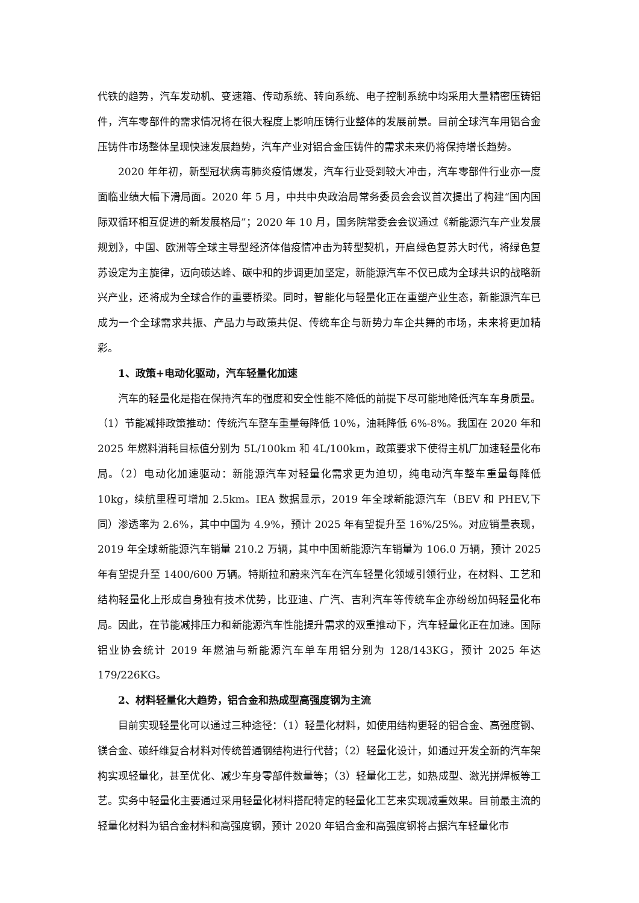代铁的趋势，汽车发动机、变速箱、传动系统、转向系统、电子控制系统中均采用大量精密压铸铝件，汽车零部件的需求情况将在很大程度上影响压铸行业整体的发展前景。目前全球汽车用铝合金压铸件市场整体呈现快速发展趋势，汽车产业对铝合金压铸件的需求未来仍将保持增长趋势。
2020 年年初，新型冠状病毒肺炎疫情爆发，汽车行业受到较大冲击，汽车零部件行业亦一度面临业绩大幅下滑局面。2020 年 5 月，中共中央政治局常务委员会会议首次提出了构建“国内国际双循环相互促进的新发展格局”；2020 年 10 月，国务院常委会会议通过《新能源汽车产业发展规划》，中国、欧洲等全球主导型经济体借疫情冲击为转型契机，开启绿色复苏大时代，将绿色复苏设定为主旋律，迈向碳达峰、碳中和的步调更加坚定，新能源汽车不仅已成为全球共识的战略新兴产业，还将成为全球合作的重要桥梁。同时，智能化与轻量化正在重塑产业生态，新能源汽车已成为一个全球需求共振、产品力与政策共促、传统车企与新势力车企共舞的市场，未来将更加精彩。
1、政策+电动化驱动，汽车轻量化加速
汽车的轻量化是指在保持汽车的强度和安全性能不降低的前提下尽可能地降低汽车车身质量。（1）节能减排政策推动：传统汽车整车重量每降低 10%，油耗降低 6%-8%。我国在 2020 年和 2025 年燃料消耗目标值分别为 5L/100km 和 4L/100km，政策要求下使得主机厂加速轻量化布局。（2）电动化加速驱动：新能源汽车对轻量化需求更为迫切，纯电动汽车整车重量每降低 10kg，续航里程可增加 2.5km。IEA 数据显示，2019 年全球新能源汽车（BEV 和 PHEV,下同）渗透率为 2.6%，其中中国为 4.9%，预计 2025 年有望提升至 16%/25%。对应销量表现，2019 年全球新能源汽车销量 210.2 万辆，其中中国新能源汽车销量为 106.0 万辆，预计 2025 年有望提升至 1400/600 万辆。特斯拉和蔚来汽车在汽车轻量化领域引领行业，在材料、工艺和结构轻量化上形成自身独有技术优势，比亚迪、广汽、吉利汽车等传统车企亦纷纷加码轻量化布局。因此，在节能减排压力和新能源汽车性能提升需求的双重推动下，汽车轻量化正在加速。国际铝业协会统计 2019 年燃油与新能源汽车单车用铝分别为 128/143KG，预计 2025 年达 179/226KG。
2、材料轻量化大趋势，铝合金和热成型高强度钢为主流
目前实现轻量化可以通过三种途径：（1）轻量化材料，如使用结构更轻的铝合金、高强度钢、镁合金、碳纤维复合材料对传统普通钢结构进行代替；（2）轻量化设计，如通过开发全新的汽车架构实现轻量化，甚至优化、减少车身零部件数量等；（3）轻量化工艺，如热成型、激光拼焊板等工艺。实务中轻量化主要通过采用轻量化材料搭配特定的轻量化工艺来实现减重效果。目前最主流的轻量化材料为铝合金材料和高强度钢，预计 2020 年铝合金和高强度钢将占据汽车轻量化市